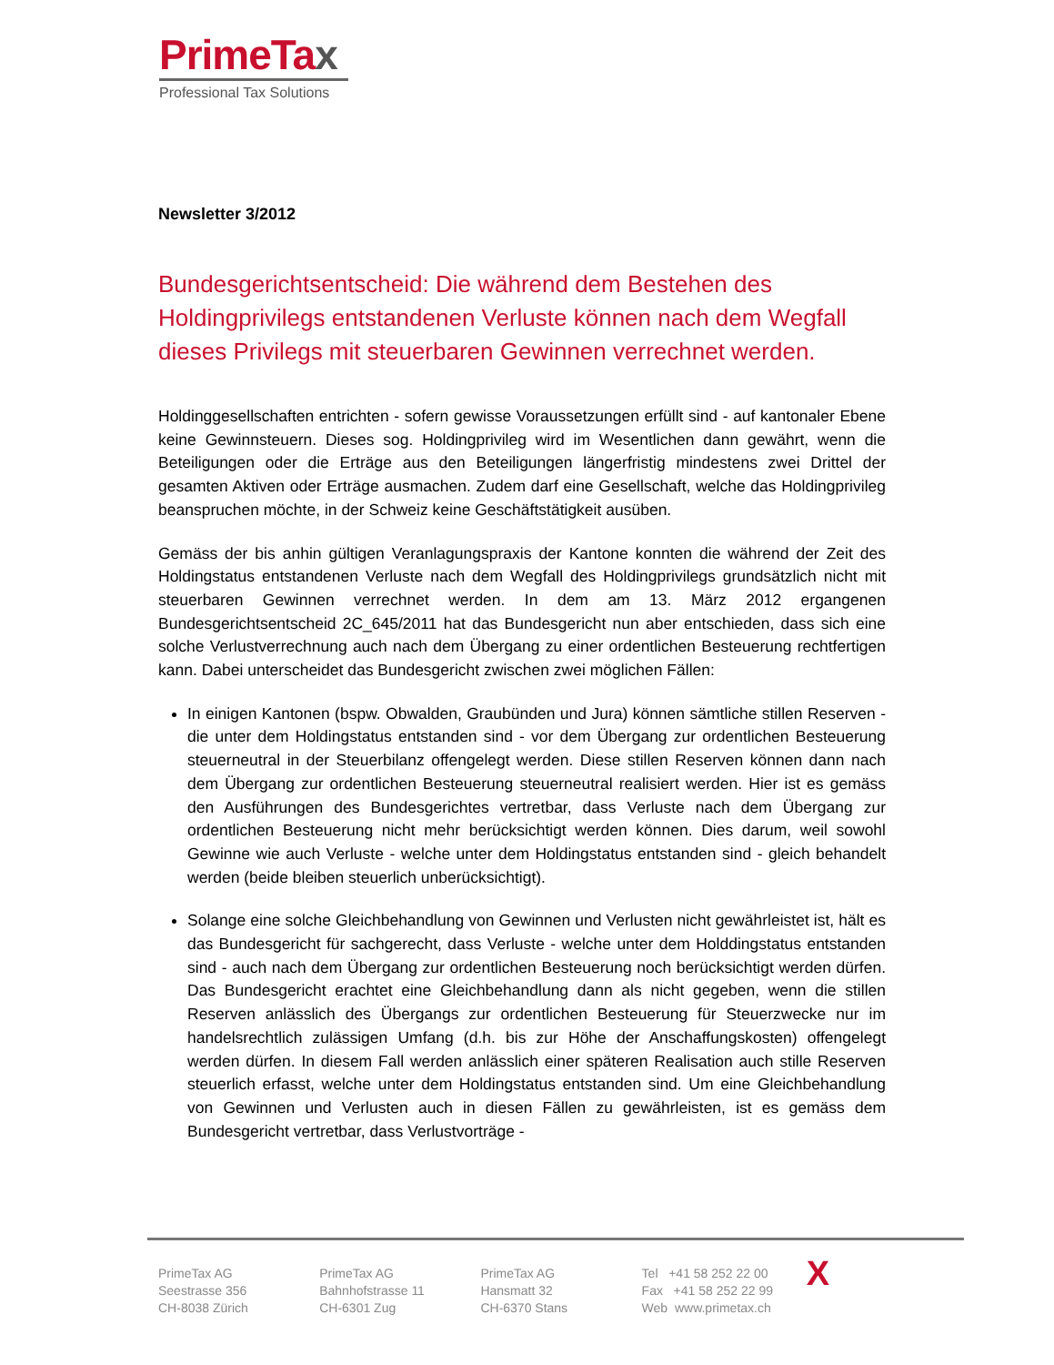PrimeTax
Professional Tax Solutions
Newsletter 3/2012
Bundesgerichtsentscheid: Die während dem Bestehen des Holdingprivilegs entstandenen Verluste können nach dem Wegfall dieses Privilegs mit steuerbaren Gewinnen verrechnet werden.
Holdinggesellschaften entrichten - sofern gewisse Voraussetzungen erfüllt sind - auf kantonaler Ebene keine Gewinnsteuern. Dieses sog. Holdingprivileg wird im Wesentlichen dann gewährt, wenn die Beteiligungen oder die Erträge aus den Beteiligungen längerfristig mindestens zwei Drittel der gesamten Aktiven oder Erträge ausmachen. Zudem darf eine Gesellschaft, welche das Holdingprivileg beanspruchen möchte, in der Schweiz keine Geschäftstätigkeit ausüben.
Gemäss der bis anhin gültigen Veranlagungspraxis der Kantone konnten die während der Zeit des Holdingstatus entstandenen Verluste nach dem Wegfall des Holdingprivilegs grundsätzlich nicht mit steuerbaren Gewinnen verrechnet werden. In dem am 13. März 2012 ergangenen Bundesgerichtsentscheid 2C_645/2011 hat das Bundesgericht nun aber entschieden, dass sich eine solche Verlustverrechnung auch nach dem Übergang zu einer ordentlichen Besteuerung rechtfertigen kann. Dabei unterscheidet das Bundesgericht zwischen zwei möglichen Fällen:
In einigen Kantonen (bspw. Obwalden, Graubünden und Jura) können sämtliche stillen Reserven - die unter dem Holdingstatus entstanden sind - vor dem Übergang zur ordentlichen Besteuerung steuerneutral in der Steuerbilanz offengelegt werden. Diese stillen Reserven können dann nach dem Übergang zur ordentlichen Besteuerung steuerneutral realisiert werden. Hier ist es gemäss den Ausführungen des Bundesgerichtes vertretbar, dass Verluste nach dem Übergang zur ordentlichen Besteuerung nicht mehr berücksichtigt werden können. Dies darum, weil sowohl Gewinne wie auch Verluste - welche unter dem Holdingstatus entstanden sind - gleich behandelt werden (beide bleiben steuerlich unberücksichtigt).
Solange eine solche Gleichbehandlung von Gewinnen und Verlusten nicht gewährleistet ist, hält es das Bundesgericht für sachgerecht, dass Verluste - welche unter dem Holddingstatus entstanden sind - auch nach dem Übergang zur ordentlichen Besteuerung noch berücksichtigt werden dürfen. Das Bundesgericht erachtet eine Gleichbehandlung dann als nicht gegeben, wenn die stillen Reserven anlässlich des Übergangs zur ordentlichen Besteuerung für Steuerzwecke nur im handelsrechtlich zulässigen Umfang (d.h. bis zur Höhe der Anschaffungskosten) offengelegt werden dürfen. In diesem Fall werden anlässlich einer späteren Realisation auch stille Reserven steuerlich erfasst, welche unter dem Holdingstatus entstanden sind. Um eine Gleichbehandlung von Gewinnen und Verlusten auch in diesen Fällen zu gewährleisten, ist es gemäss dem Bundesgericht vertretbar, dass Verlustvorträge -
PrimeTax AG
Seestrasse 356
CH-8038 Zürich
PrimeTax AG
Bahnhofstrasse 11
CH-6301 Zug
PrimeTax AG
Hansmatt 32
CH-6370 Stans
Tel +41 58 252 22 00
Fax +41 58 252 22 99
Web www.primetax.ch
X